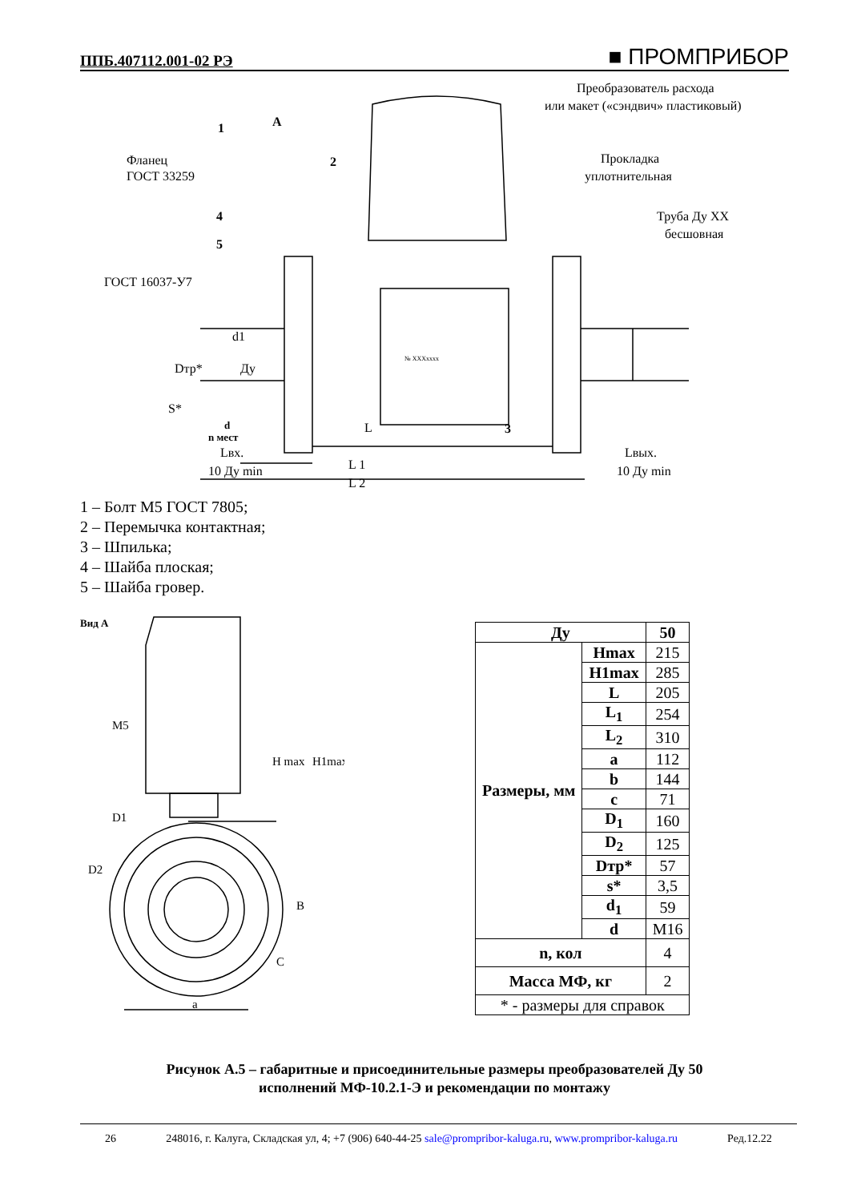ППБ.407112.001-02 РЭ ■ ПРОМПРИБОР
Преобразователь расхода
или макет («сэндвич» пластиковый)
Прокладка
уплотнительная
Труба Ду XX
бесшовная
Фланец
ГОСТ 33259
ГОСТ 16037-У7
1
2
4
5
А
3
d1
Ду
Dтр*
S*
L
L 1
L 2
d
n мест
Lвх.
10 Ду min
Lвых.
10 Ду min
№ XXXxxxx
1 – Болт М5 ГОСТ 7805;
2 – Перемычка контактная;
3 – Шпилька;
4 – Шайба плоская;
5 – Шайба гровер.
Вид А
M5
D1
D2
H max
H1max
B
C
a
| Ду | | 50 |
| --- | --- | --- |
| Размеры, мм | Hmax | 215 |
| | H1max | 285 |
| | L | 205 |
| | L<sub>1</sub> | 254 |
| | L<sub>2</sub> | 310 |
| | a | 112 |
| | b | 144 |
| | c | 71 |
| | D<sub>1</sub> | 160 |
| | D<sub>2</sub> | 125 |
| | Dтр* | 57 |
| | s* | 3,5 |
| | d<sub>1</sub> | 59 |
| | d | M16 |
| n, кол | | 4 |
| Масса МФ, кг | | 2 |
| * - размеры для справок | | |
Рисунок А.5 – габаритные и присоединительные размеры преобразователей Ду 50
исполнений МФ-10.2.1-Э и рекомендации по монтажу
26 248016, г. Калуга, Складская ул, 4; +7 (906) 640-44-25 sale@prompribor-kaluga.ru, www.prompribor-kaluga.ru Ред.12.22